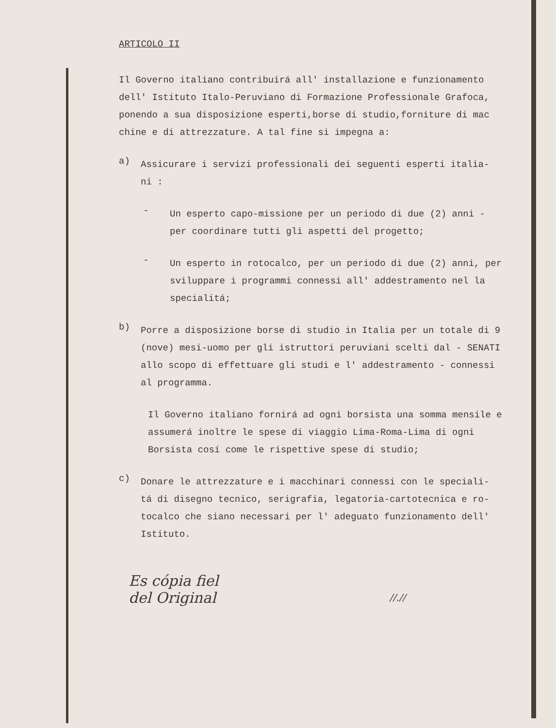ARTICOLO II
Il Governo italiano contribuirá all' installazione e funzionamento dell' Istituto Italo-Peruviano di Formazione Professionale Grafoca, ponendo a sua disposizione esperti,borse di studio,forniture di mac chine e di attrezzature. A tal fine si impegna a:
a)
Assicurare i servizi professionali dei seguenti esperti italia- ni :
-
Un esperto capo-missione per un periodo di due (2) anni - per coordinare tutti gli aspetti del progetto;
-
Un esperto in rotocalco, per un periodo di due (2) anni, per sviluppare i programmi connessi all' addestramento nel la specialitá;
b)
Porre a disposizione borse di studio in Italia per un totale di 9 (nove) mesi-uomo per gli istruttori peruviani scelti dal - SENATI allo scopo di effettuare gli studi e l' addestramento - connessi al programma.
Il Governo italiano fornirá ad ogni borsista una somma mensile e assumerá inoltre le spese di viaggio Lima-Roma-Lima di ogni Borsista cosí come le rispettive spese di studio;
c)
Donare le attrezzature e i macchinari connessi con le speciali- tá di disegno tecnico, serigrafia, legatoria-cartotecnica e ro- tocalco che siano necessari per l' adeguato funzionamento dell' Istituto.
Es cópia fiel
del Original
//.//